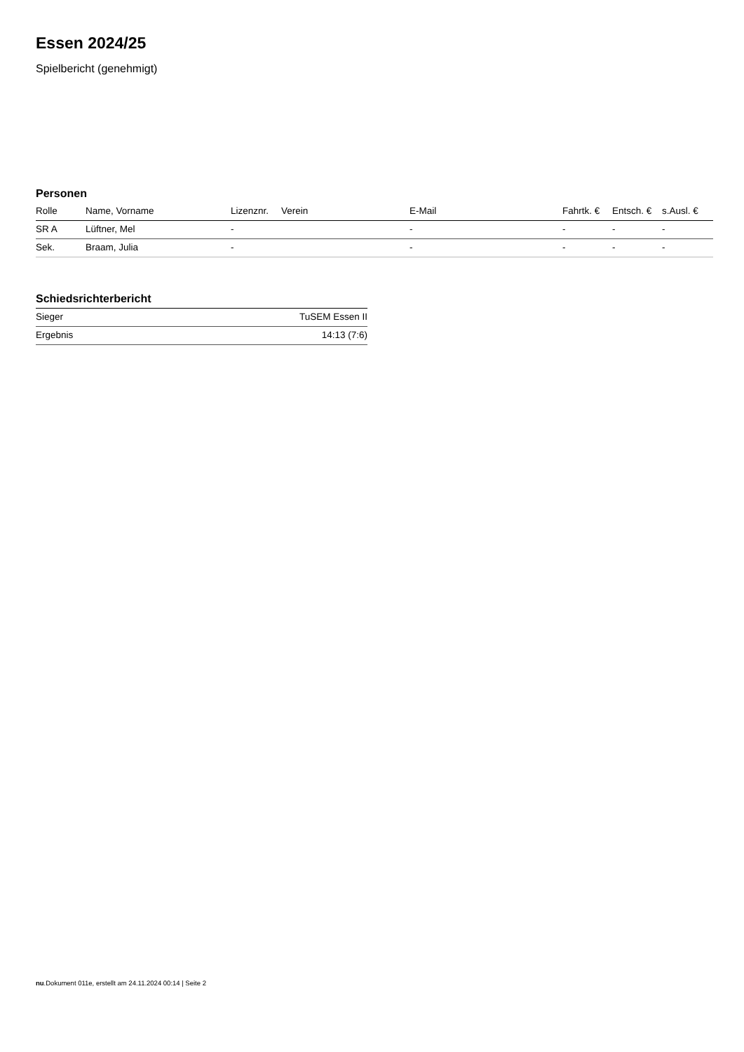Essen 2024/25
Spielbericht (genehmigt)
Personen
| Rolle | Name, Vorname | Lizenznr. | Verein | E-Mail | Fahrtk. € | Entsch. € | s.Ausl. € |
| --- | --- | --- | --- | --- | --- | --- | --- |
| SR A | Lüftner, Mel | - | | - | - | - | - |
| Sek. | Braam, Julia | - | | - | - | - | - |
Schiedsrichterbericht
| Sieger | TuSEM Essen II |
| Ergebnis | 14:13 (7:6) |
nu.Dokument 011e, erstellt am 24.11.2024 00:14 | Seite 2